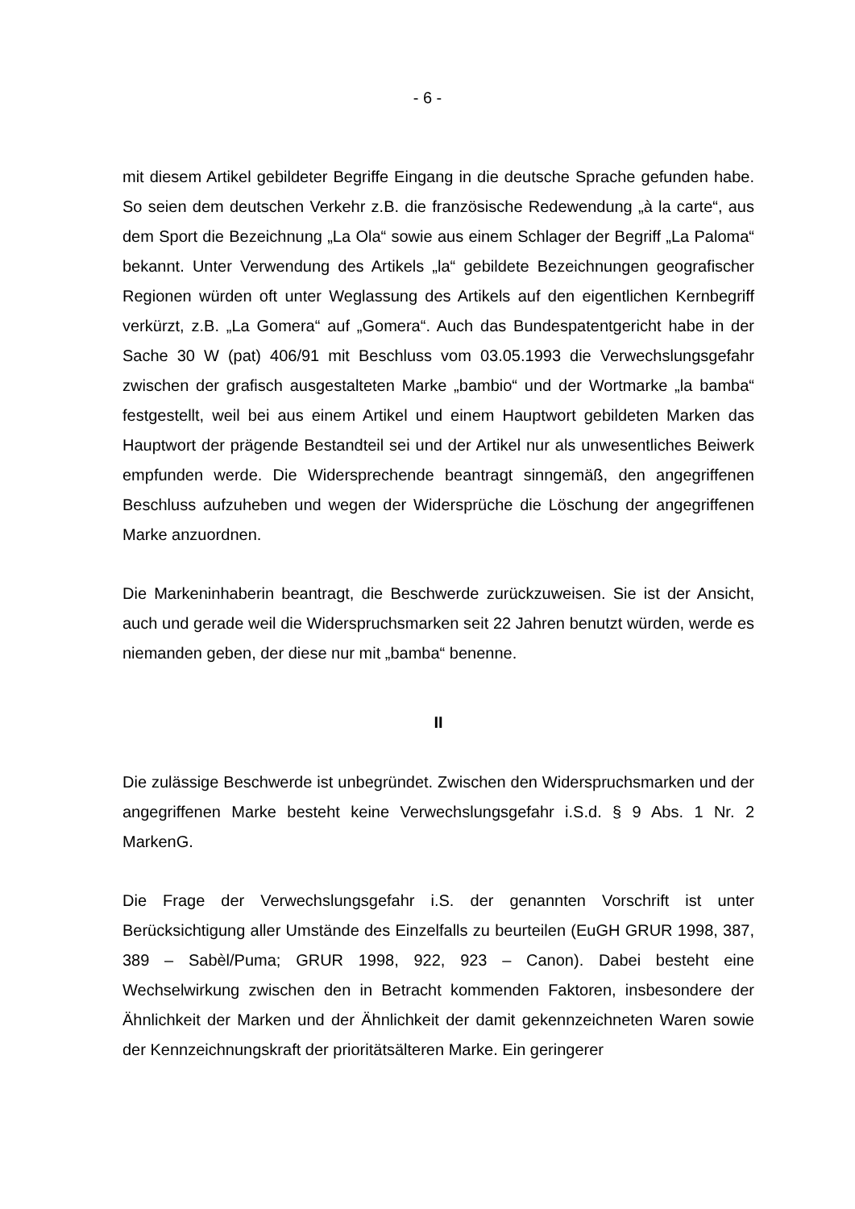- 6 -
mit diesem Artikel gebildeter Begriffe Eingang in die deutsche Sprache gefunden habe. So seien dem deutschen Verkehr z.B. die französische Redewendung „à la carte“, aus dem Sport die Bezeichnung „La Ola“ sowie aus einem Schlager der Begriff „La Paloma“ bekannt. Unter Verwendung des Artikels „la“ gebildete Bezeichnungen geografischer Regionen würden oft unter Weglassung des Artikels auf den eigentlichen Kernbegriff verkürzt, z.B. „La Gomera“ auf „Gomera“. Auch das Bundespatentgericht habe in der Sache 30 W (pat) 406/91 mit Beschluss vom 03.05.1993 die Verwechslungsgefahr zwischen der grafisch ausgestalteten Marke „bambio“ und der Wortmarke „la bamba“ festgestellt, weil bei aus einem Artikel und einem Hauptwort gebildeten Marken das Hauptwort der prägende Bestandteil sei und der Artikel nur als unwesentliches Beiwerk empfunden werde. Die Widersprechende beantragt sinngemäß, den angegriffenen Beschluss aufzuheben und wegen der Widersprüche die Löschung der angegriffenen Marke anzuordnen.
Die Markeninhaberin beantragt, die Beschwerde zurückzuweisen. Sie ist der Ansicht, auch und gerade weil die Widerspruchsmarken seit 22 Jahren benutzt würden, werde es niemanden geben, der diese nur mit „bamba“ benenne.
II
Die zulässige Beschwerde ist unbegründet. Zwischen den Widerspruchsmarken und der angegriffenen Marke besteht keine Verwechslungsgefahr i.S.d. § 9 Abs. 1 Nr. 2 MarkenG.
Die Frage der Verwechslungsgefahr i.S. der genannten Vorschrift ist unter Berücksichtigung aller Umstände des Einzelfalls zu beurteilen (EuGH GRUR 1998, 387, 389 – Sabèl/Puma; GRUR 1998, 922, 923 – Canon). Dabei besteht eine Wechselwirkung zwischen den in Betracht kommenden Faktoren, insbesondere der Ähnlichkeit der Marken und der Ähnlichkeit der damit gekennzeichneten Waren sowie der Kennzeichnungskraft der prioritätsälteren Marke. Ein geringerer